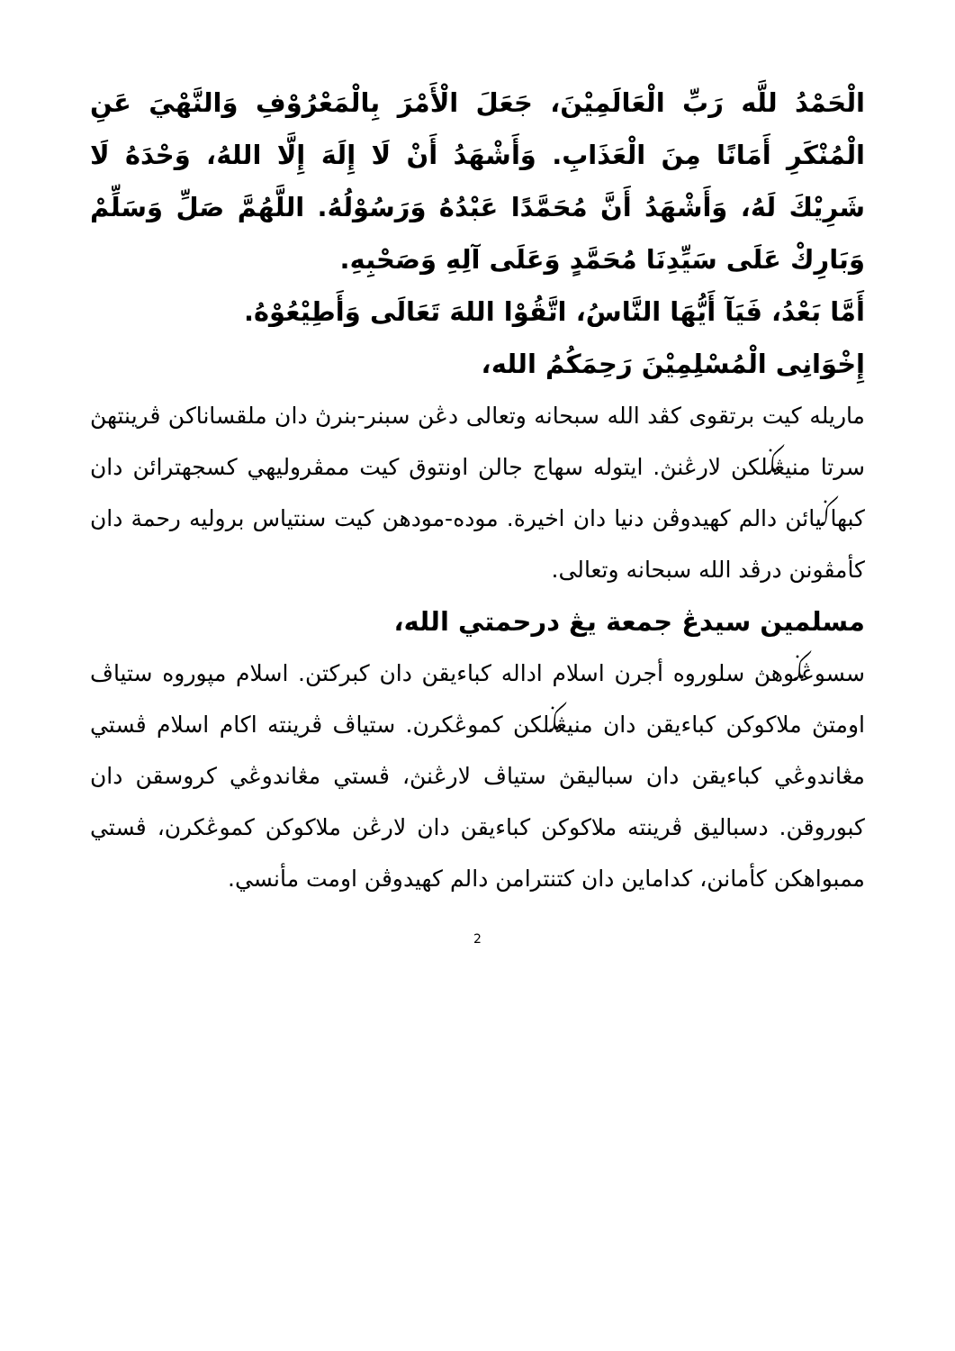الْحَمْدُ للَّه رَبِّ الْعَالَمِيْنَ، جَعَلَ الْأَمْرَ بِالْمَعْرُوْفِ وَالنَّهْيَ عَنِ الْمُنْكَرِ أَمَانًا مِنَ الْعَذَابِ. وَأَشْهَدُ أَنْ لَا إِلَهَ إِلَّا اللهُ، وَحْدَهُ لَا شَرِيْكَ لَهُ، وَأَشْهَدُ أَنَّ مُحَمَّدًا عَبْدُهُ وَرَسُوْلُهُ. اللَّهُمَّ صَلِّ وَسَلِّمْ وَبَارِكْ عَلَى سَيِّدِنَا مُحَمَّدٍ وَعَلَى آلِهِ وَصَحْبِهِ.
أَمَّا بَعْدُ، فَيَآ أَيُّهَا النَّاسُ، اتَّقُوْا اللهَ تَعَالَى وَأَطِيْعُوْهُ.
إِخْوَانِى الْمُسْلِمِيْنَ رَحِمَكُمُ الله،
ماريله كيت برتقوى كڤد الله سبحانه وتعالى دڠن سبنر-بنرڽ دان ملقساناكن ڤرينتهڽ سرتا منيڠݢلكن لارڠنڽ. ايتوله سهاج جالن اونتوق كيت ممڤروليهي كسجهترائن دان كبهاݢيائن دالم كهيدوڤن دنيا دان اخيرة. موده-مودهن كيت سنتياس بروليه رحمة دان كأمڤونن درڤد الله سبحانه وتعالى.
مسلمين سيدڠ جمعة يڠ درحمتي الله،
سسوڠݢوهڽ سلوروه أجرن اسلام اداله كباءيقن دان كبركتن. اسلام مپوروه ستياڤ اومتڽ ملاكوكن كباءيقن دان منيڠݢلكن كموڠكرن. ستياڤ ڤرينته اكام اسلام ڤستي مڠاندوڠي كباءيقن دان سباليقڽ ستياڤ لارڠنڽ، ڤستي مڠاندوڠي كروسقن دان كبوروقن. دسباليق ڤرينته ملاكوكن كباءيقن دان لارڠن ملاكوكن كموڠكرن، ڤستي ممبواهكن كأمانن، كداماين دان كتنترامن دالم كهيدوڤن اومت مأنسي.
2